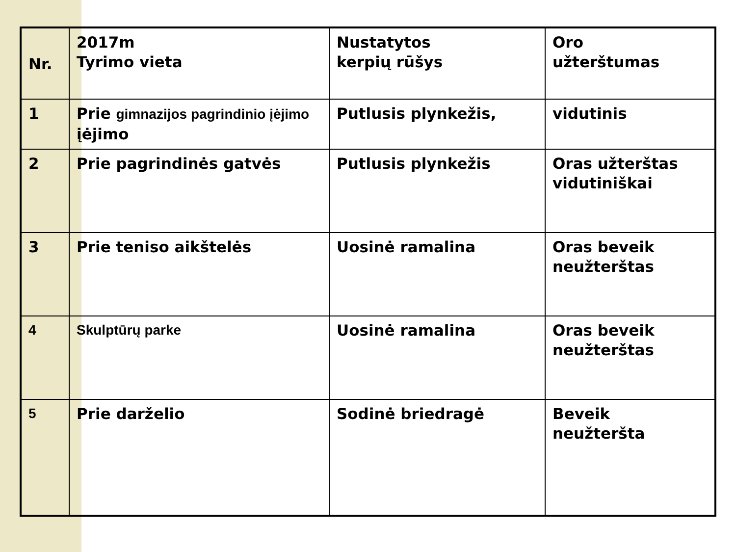| Nr. | 2017m Tyrimo vieta | Nustatytos kerpių rūšys | Oro užterštumas |
| --- | --- | --- | --- |
| 1 | Prie gimnazijos pagrindinio įėjimo įėjimo | Putlusis plynkežis, | vidutinis |
| 2 | Prie pagrindinės gatvės | Putlusis plynkežis | Oras užterštas vidutiniškai |
| 3 | Prie teniso aikštelės | Uosinė ramalina | Oras beveik neužterštas |
| 4 | Skulptūrų parke | Uosinė ramalina | Oras beveik neužterštas |
| 5 | Prie darželio | Sodinė briedragė | Beveik neužteršta |